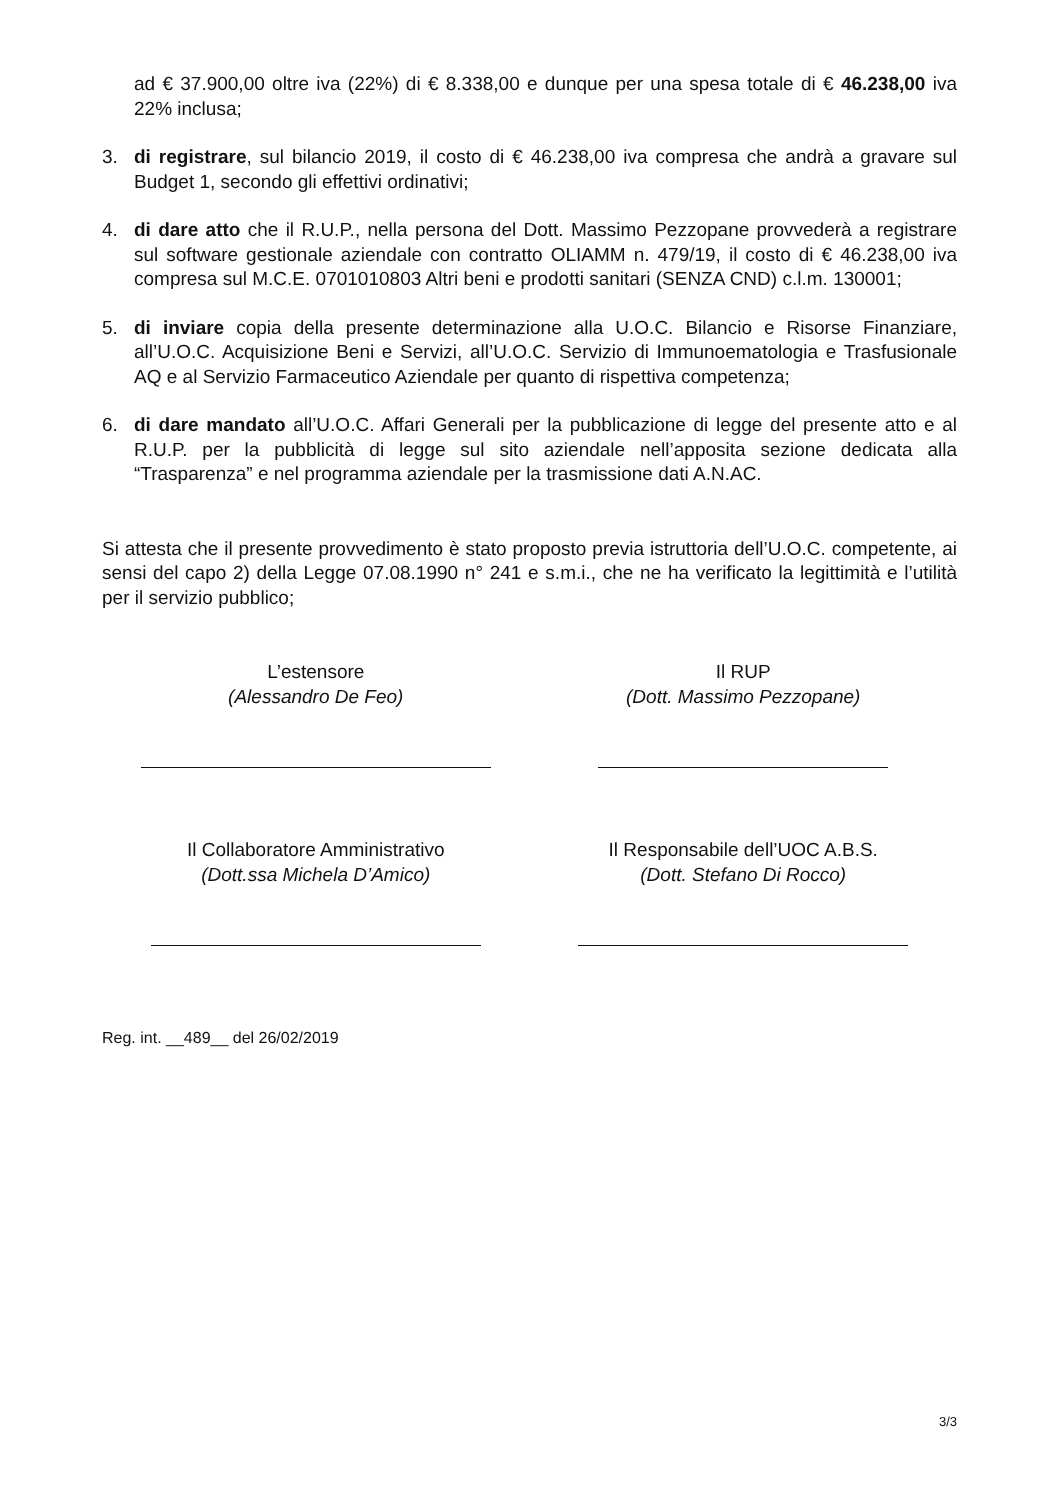ad € 37.900,00 oltre iva (22%) di € 8.338,00 e dunque per una spesa totale di € 46.238,00 iva 22% inclusa;
3. di registrare, sul bilancio 2019, il costo di € 46.238,00 iva compresa che andrà a gravare sul Budget 1, secondo gli effettivi ordinativi;
4. di dare atto che il R.U.P., nella persona del Dott. Massimo Pezzopane provvederà a registrare sul software gestionale aziendale con contratto OLIAMM n. 479/19, il costo di € 46.238,00 iva compresa sul M.C.E. 0701010803 Altri beni e prodotti sanitari (SENZA CND) c.l.m. 130001;
5. di inviare copia della presente determinazione alla U.O.C. Bilancio e Risorse Finanziare, all’U.O.C. Acquisizione Beni e Servizi, all’U.O.C. Servizio di Immunoematologia e Trasfusionale AQ e al Servizio Farmaceutico Aziendale per quanto di rispettiva competenza;
6. di dare mandato all’U.O.C. Affari Generali per la pubblicazione di legge del presente atto e al R.U.P. per la pubblicità di legge sul sito aziendale nell’apposita sezione dedicata alla “Trasparenza” e nel programma aziendale per la trasmissione dati A.N.AC.
Si attesta che il presente provvedimento è stato proposto previa istruttoria dell’U.O.C. competente, ai sensi del capo 2) della Legge 07.08.1990 n° 241 e s.m.i., che ne ha verificato la legittimità e l’utilità per il servizio pubblico;
L’estensore
(Alessandro De Feo)
Il RUP
(Dott. Massimo Pezzopane)
Il Collaboratore Amministrativo
(Dott.ssa Michela D’Amico)
Il Responsabile dell’UOC A.B.S.
(Dott. Stefano Di Rocco)
Reg. int. __489__ del 26/02/2019
3/3